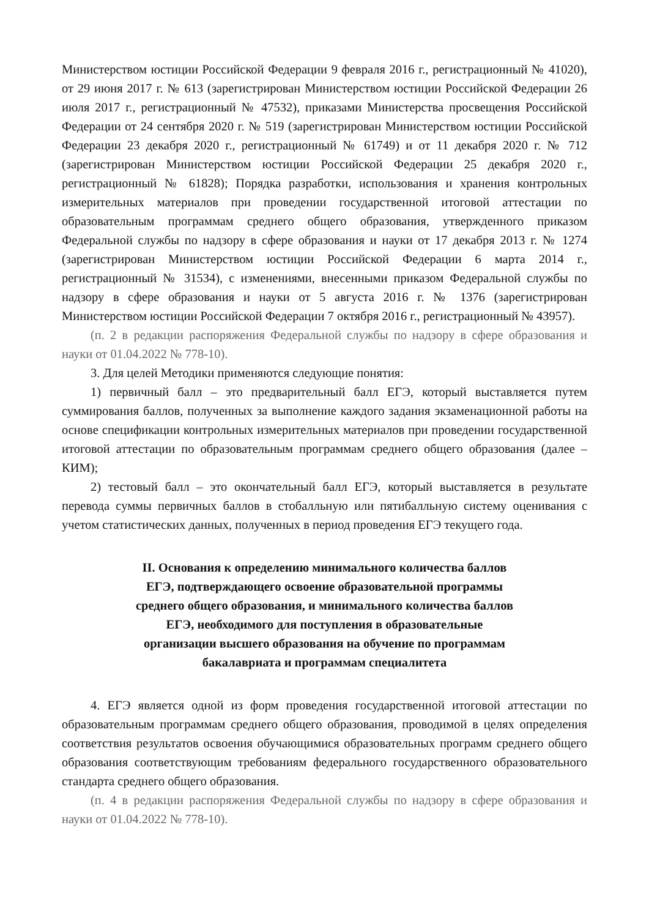Министерством юстиции Российской Федерации 9 февраля 2016 г., регистрационный № 41020), от 29 июня 2017 г. № 613 (зарегистрирован Министерством юстиции Российской Федерации 26 июля 2017 г., регистрационный № 47532), приказами Министерства просвещения Российской Федерации от 24 сентября 2020 г. № 519 (зарегистрирован Министерством юстиции Российской Федерации 23 декабря 2020 г., регистрационный № 61749) и от 11 декабря 2020 г. № 712 (зарегистрирован Министерством юстиции Российской Федерации 25 декабря 2020 г., регистрационный № 61828); Порядка разработки, использования и хранения контрольных измерительных материалов при проведении государственной итоговой аттестации по образовательным программам среднего общего образования, утвержденного приказом Федеральной службы по надзору в сфере образования и науки от 17 декабря 2013 г. № 1274 (зарегистрирован Министерством юстиции Российской Федерации 6 марта 2014 г., регистрационный № 31534), с изменениями, внесенными приказом Федеральной службы по надзору в сфере образования и науки от 5 августа 2016 г. № 1376 (зарегистрирован Министерством юстиции Российской Федерации 7 октября 2016 г., регистрационный № 43957).
(п. 2 в редакции распоряжения Федеральной службы по надзору в сфере образования и науки от 01.04.2022 № 778-10).
3. Для целей Методики применяются следующие понятия:
1) первичный балл – это предварительный балл ЕГЭ, который выставляется путем суммирования баллов, полученных за выполнение каждого задания экзаменационной работы на основе спецификации контрольных измерительных материалов при проведении государственной итоговой аттестации по образовательным программам среднего общего образования (далее – КИМ);
2) тестовый балл – это окончательный балл ЕГЭ, который выставляется в результате перевода суммы первичных баллов в стобалльную или пятибалльную систему оценивания с учетом статистических данных, полученных в период проведения ЕГЭ текущего года.
II. Основания к определению минимального количества баллов ЕГЭ, подтверждающего освоение образовательной программы среднего общего образования, и минимального количества баллов ЕГЭ, необходимого для поступления в образовательные организации высшего образования на обучение по программам бакалавриата и программам специалитета
4. ЕГЭ является одной из форм проведения государственной итоговой аттестации по образовательным программам среднего общего образования, проводимой в целях определения соответствия результатов освоения обучающимися образовательных программ среднего общего образования соответствующим требованиям федерального государственного образовательного стандарта среднего общего образования.
(п. 4 в редакции распоряжения Федеральной службы по надзору в сфере образования и науки от 01.04.2022 № 778-10).